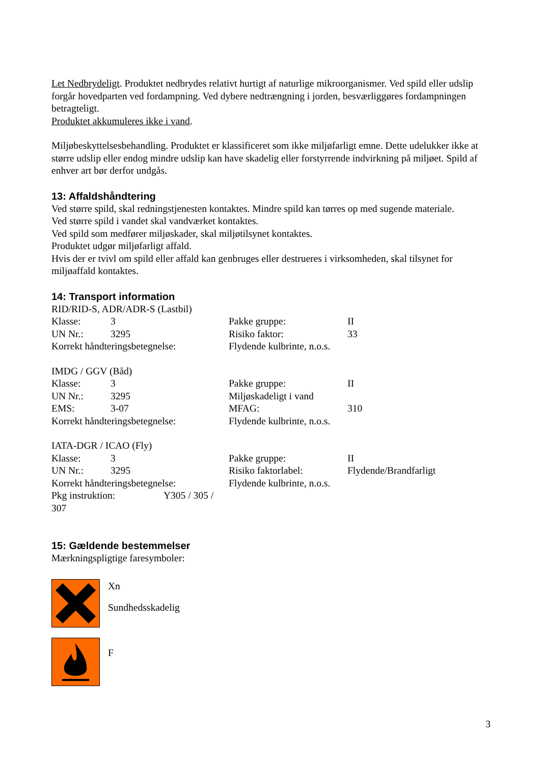Let Nedbrydeligt. Produktet nedbrydes relativt hurtigt af naturlige mikroorganismer. Ved spild eller udslip forgår hovedparten ved fordampning. Ved dybere nedtrængning i jorden, besværliggøres fordampningen betragteligt.
Produktet akkumuleres ikke i vand.
Miljøbeskyttelsesbehandling. Produktet er klassificeret som ikke miljøfarligt emne. Dette udelukker ikke at større udslip eller endog mindre udslip kan have skadelig eller forstyrrende indvirkning på miljøet. Spild af enhver art bør derfor undgås.
13: Affaldshåndtering
Ved større spild, skal redningstjenesten kontaktes. Mindre spild kan tørres op med sugende materiale.
Ved større spild i vandet skal vandværket kontaktes.
Ved spild som medfører miljøskader, skal miljøtilsynet kontaktes.
Produktet udgør miljøfarligt affald.
Hvis der er tvivl om spild eller affald kan genbruges eller destrueres i virksomheden, skal tilsynet for miljøaffald kontaktes.
14: Transport information
RID/RID-S, ADR/ADR-S (Lastbil)
| Klasse: | 3 | Pakke gruppe: | II |
| UN Nr.: | 3295 | Risiko faktor: | 33 |
| Korrekt håndteringsbetegnelse: | | Flydende kulbrinte, n.o.s. | |
IMDG / GGV (Båd)
| Klasse: | 3 | Pakke gruppe: | II |
| UN Nr.: | 3295 | Miljøskadeligt i vand | |
| EMS: | 3-07 | MFAG: | 310 |
| Korrekt håndteringsbetegnelse: | | Flydende kulbrinte, n.o.s. | |
IATA-DGR / ICAO (Fly)
| Klasse: | 3 | Pakke gruppe: | II |
| UN Nr.: | 3295 | Risiko faktorlabel: | Flydende/Brandfarligt |
| Korrekt håndteringsbetegnelse: | | Flydende kulbrinte, n.o.s. | |
| Pkg instruktion: Y305 / 305 / 307 | | | |
15: Gældende bestemmelser
Mærkningspligtige faresymboler:
Xn
Sundhedsskadelig
F
3